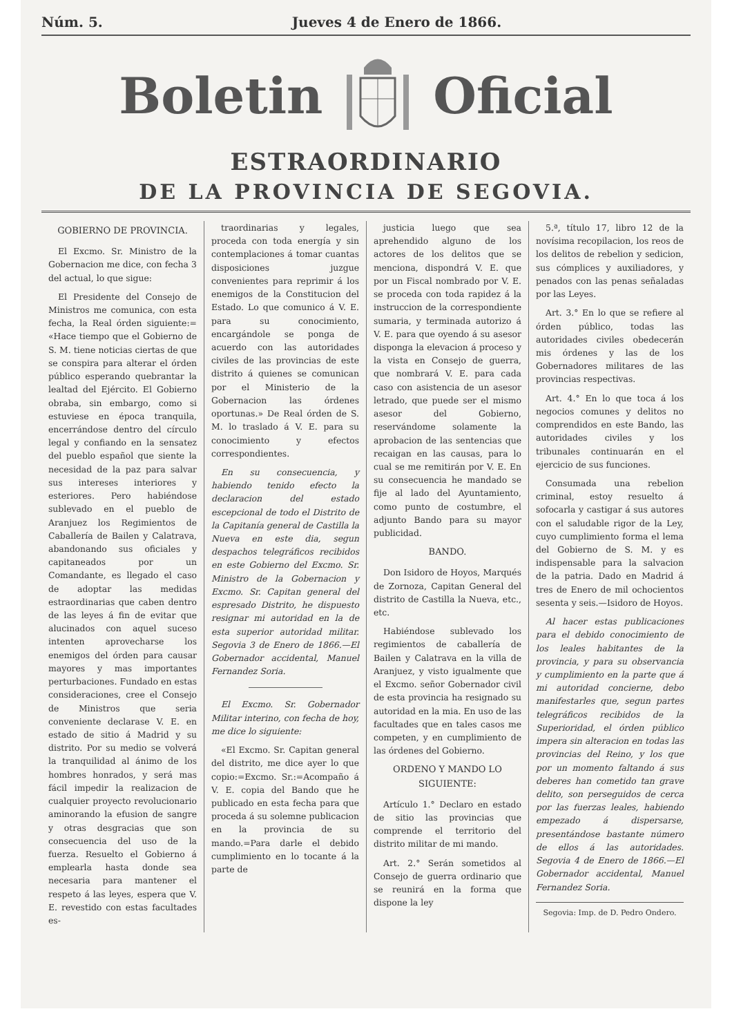Núm. 5. Jueves 4 de Enero de 1866.
Boletin Oficial
ESTRAORDINARIO
DE LA PROVINCIA DE SEGOVIA.
GOBIERNO DE PROVINCIA.
El Excmo. Sr. Ministro de la Gobernacion me dice, con fecha 3 del actual, lo que sigue:
El Presidente del Consejo de Ministros me comunica, con esta fecha, la Real órden siguiente:= «Hace tiempo que el Gobierno de S. M. tiene noticias ciertas de que se conspira para alterar el órden público esperando quebrantar la lealtad del Ejército. El Gobierno obraba, sin embargo, como si estuviese en época tranquila, encerrándose dentro del círculo legal y confiando en la sensatez del pueblo español que siente la necesidad de la paz para salvar sus intereses interiores y esteriores. Pero habiéndose sublevado en el pueblo de Aranjuez los Regimientos de Caballería de Bailen y Calatrava, abandonando sus oficiales y capitaneados por un Comandante, es llegado el caso de adoptar las medidas estraordinarias que caben dentro de las leyes á fin de evitar que alucinados con aquel suceso intenten aprovecharse los enemigos del órden para causar mayores y mas importantes perturbaciones. Fundado en estas consideraciones, cree el Consejo de Ministros que seria conveniente declarase V. E. en estado de sitio á Madrid y su distrito. Por su medio se volverá la tranquilidad al ánimo de los hombres honrados, y será mas fácil impedir la realizacion de cualquier proyecto revolucionario aminorando la efusion de sangre y otras desgracias que son consecuencia del uso de la fuerza. Resuelto el Gobierno á emplearla hasta donde sea necesaria para mantener el respeto á las leyes, espera que V. E. revestido con estas facultades es-
traordinarias y legales, proceda con toda energía y sin contemplaciones á tomar cuantas disposiciones juzgue convenientes para reprimir á los enemigos de la Constitucion del Estado. Lo que comunico á V. E. para su conocimiento, encargándole se ponga de acuerdo con las autoridades civiles de las provincias de este distrito á quienes se comunican por el Ministerio de la Gobernacion las órdenes oportunas.» De Real órden de S. M. lo traslado á V. E. para su conocimiento y efectos correspondientes.
En su consecuencia, y habiendo tenido efecto la declaracion del estado escepcional de todo el Distrito de la Capitanía general de Castilla la Nueva en este dia, segun despachos telegráficos recibidos en este Gobierno del Excmo. Sr. Ministro de la Gobernacion y Excmo. Sr. Capitan general del espresado Distrito, he dispuesto resignar mi autoridad en la de esta superior autoridad militar. Segovia 3 de Enero de 1866.—El Gobernador accidental, Manuel Fernandez Soria.
El Excmo. Sr. Gobernador Militar interino, con fecha de hoy, me dice lo siguiente:
«El Excmo. Sr. Capitan general del distrito, me dice ayer lo que copio:=Excmo. Sr.:=Acompaño á V. E. copia del Bando que he publicado en esta fecha para que proceda á su solemne publicacion en la provincia de su mando.=Para darle el debido cumplimiento en lo tocante á la parte de
justicia luego que sea aprehendido alguno de los actores de los delitos que se menciona, dispondrá V. E. que por un Fiscal nombrado por V. E. se proceda con toda rapidez á la instruccion de la correspondiente sumaria, y terminada autorizo á V. E. para que oyendo á su asesor disponga la elevacion á proceso y la vista en Consejo de guerra, que nombrará V. E. para cada caso con asistencia de un asesor letrado, que puede ser el mismo asesor del Gobierno, reservándome solamente la aprobacion de las sentencias que recaigan en las causas, para lo cual se me remitirán por V. E. En su consecuencia he mandado se fije al lado del Ayuntamiento, como punto de costumbre, el adjunto Bando para su mayor publicidad.
BANDO.
Don Isidoro de Hoyos, Marqués de Zornoza, Capitan General del distrito de Castilla la Nueva, etc., etc.
Habiéndose sublevado los regimientos de caballería de Bailen y Calatrava en la villa de Aranjuez, y visto igualmente que el Excmo. señor Gobernador civil de esta provincia ha resignado su autoridad en la mia. En uso de las facultades que en tales casos me competen, y en cumplimiento de las órdenes del Gobierno.
ORDENO Y MANDO LO SIGUIENTE:
Artículo 1.° Declaro en estado de sitio las provincias que comprende el territorio del distrito militar de mi mando.
Art. 2.° Serán sometidos al Consejo de guerra ordinario que se reunirá en la forma que dispone la ley
5.ª, título 17, libro 12 de la novísima recopilacion, los reos de los delitos de rebelion y sedicion, sus cómplices y auxiliadores, y penados con las penas señaladas por las Leyes.
Art. 3.° En lo que se refiere al órden público, todas las autoridades civiles obedecerán mis órdenes y las de los Gobernadores militares de las provincias respectivas.
Art. 4.° En lo que toca á los negocios comunes y delitos no comprendidos en este Bando, las autoridades civiles y los tribunales continuarán en el ejercicio de sus funciones.
Consumada una rebelion criminal, estoy resuelto á sofocarla y castigar á sus autores con el saludable rigor de la Ley, cuyo cumplimiento forma el lema del Gobierno de S. M. y es indispensable para la salvacion de la patria. Dado en Madrid á tres de Enero de mil ochocientos sesenta y seis.—Isidoro de Hoyos.
Al hacer estas publicaciones para el debido conocimiento de los leales habitantes de la provincia, y para su observancia y cumplimiento en la parte que á mi autoridad concierne, debo manifestarles que, segun partes telegráficos recibidos de la Superioridad, el órden público impera sin alteracion en todas las provincias del Reino, y los que por un momento faltando á sus deberes han cometido tan grave delito, son perseguidos de cerca por las fuerzas leales, habiendo empezado á dispersarse, presentándose bastante número de ellos á las autoridades. Segovia 4 de Enero de 1866.—El Gobernador accidental, Manuel Fernandez Soria.
Segovia: Imp. de D. Pedro Ondero.